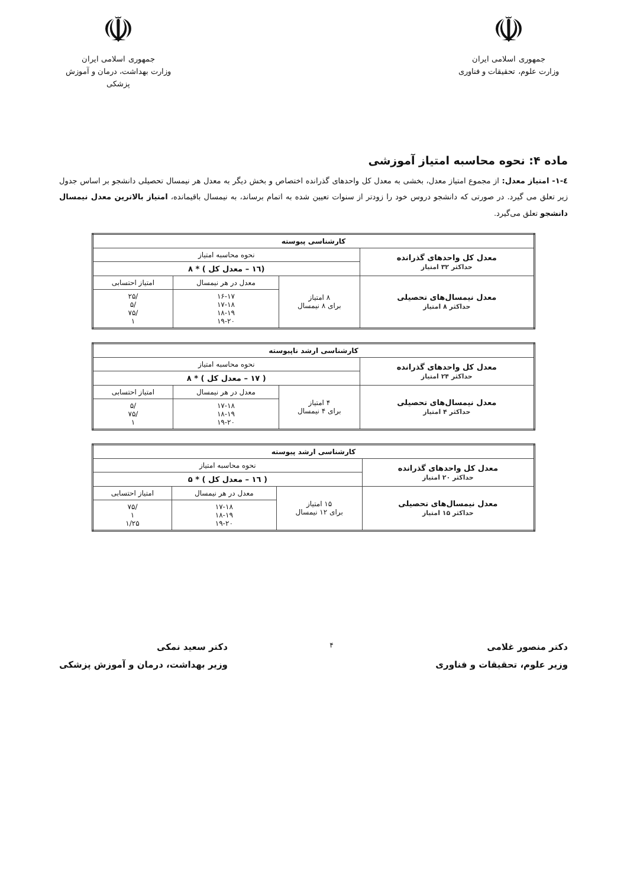☫
جمهوری اسلامی ایران
وزارت علوم، تحقیقات و فناوری
☫
جمهوری اسلامی ایران
وزارت بهداشت، درمان و آموزش پزشکی
ماده ۴: نحوه محاسبه امتیاز آموزشی
٤-۱- امتیاز معدل: از مجموع امتیاز معدل، بخشی به معدل کل واحدهای گذرانده اختصاص و بخش دیگر به معدل هر نیمسال تحصیلی دانشجو بر اساس جدول زیر تعلق می گیرد. در صورتی که دانشجو دروس خود را زودتر از سنوات تعیین شده به اتمام برساند، به نیمسال باقیمانده، امتیاز بالاترین معدل نیمسال دانشجو تعلق می‌گیرد.
| کارشناسی پیوسته | | | |
| --- | --- | --- | --- |
| معدل کل واحدهای گذرانده حداکثر ۳۲ امتیاز | نحوه محاسبه امتیاز | | |
| | (۱٦ – معدل کل ) * ۸ | | |
| معدل نیمسال‌های تحصیلی حداکثر ۸ امتیاز | ۸ امتیاز برای ۸ نیمسال | معدل در هر نیمسال | امتیاز احتسابی |
| | | ۱۶-۱۷ ۱۷-۱۸ ۱۸-۱۹ ۱۹-۲۰ | /۲۵ /۵ /۷۵ ۱ |
| کارشناسی ارشد ناپیوسته | | | |
| --- | --- | --- | --- |
| معدل کل واحدهای گذرانده حداکثر ۲۴ امتیاز | نحوه محاسبه امتیاز | | |
| | ( ۱۷ – معدل کل ) * ۸ | | |
| معدل نیمسال‌های تحصیلی حداکثر ۴ امتیاز | ۴ امتیاز برای ۴ نیمسال | معدل در هر نیمسال | امتیاز احتسابی |
| | | ۱۷-۱۸ ۱۸-۱۹ ۱۹-۲۰ | /۵ /۷۵ ۱ |
| کارشناسی ارشد پیوسته | | | |
| --- | --- | --- | --- |
| معدل کل واحدهای گذرانده حداکثر ۲۰ امتیاز | نحوه محاسبه امتیاز | | |
| | ( ۱٦ – معدل کل ) * ۵ | | |
| معدل نیمسال‌های تحصیلی حداکثر ۱۵ امتیاز | ۱۵ امتیاز برای ۱۲ نیمسال | معدل در هر نیمسال | امتیاز احتسابی |
| | | ۱۷-۱۸ ۱۸-۱۹ ۱۹-۲۰ | /۷۵ ۱ ۱/۲۵ |
دکتر منصور غلامی
وزیر علوم، تحقیقات و فناوری
۴
دکتر سعید نمکی
وزیر بهداشت، درمان و آموزش پزشکی